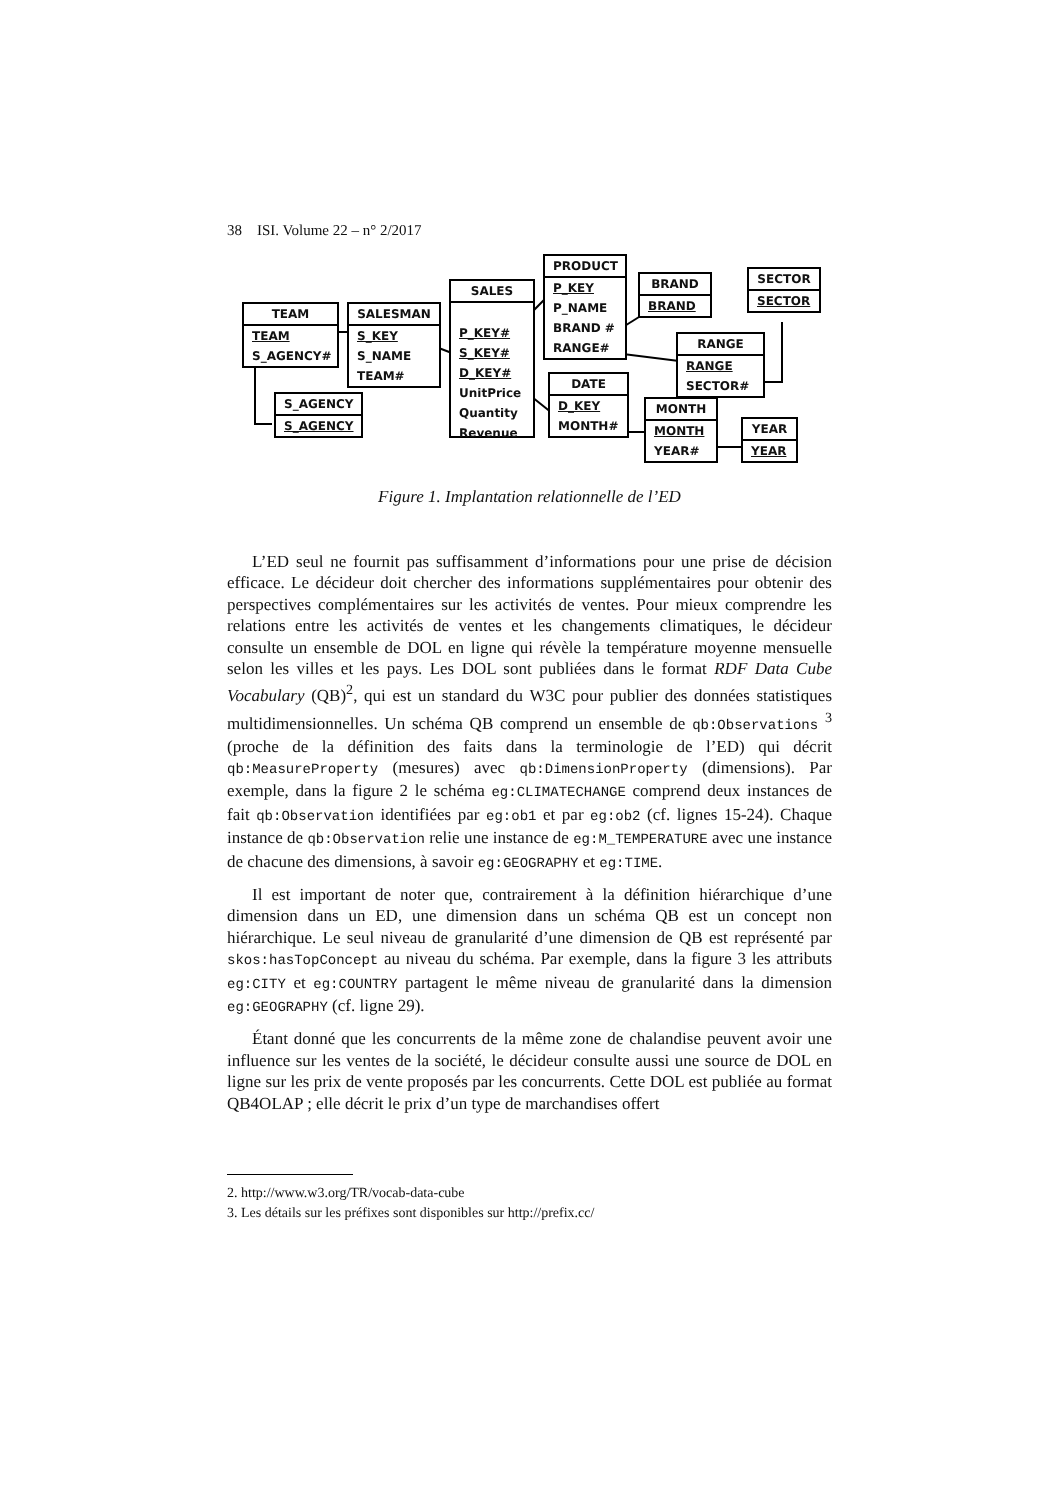38 ISI. Volume 22 – n° 2/2017
TEAM
TEAM
S_AGENCY#
SALESMAN
S_KEY
S_NAME
TEAM#
S_AGENCY
S_AGENCY
SALES
P_KEY#
S_KEY#
D_KEY#
UnitPrice
Quantity
Revenue
PRODUCT
P_KEY
P_NAME
BRAND #
RANGE#
BRAND
BRAND
SECTOR
SECTOR
RANGE
RANGE
SECTOR#
DATE
D_KEY
MONTH#
MONTH
MONTH
YEAR#
YEAR
YEAR
Figure 1. Implantation relationnelle de l’ED
L’ED seul ne fournit pas suffisamment d’informations pour une prise de décision efficace. Le décideur doit chercher des informations supplémentaires pour obtenir des perspectives complémentaires sur les activités de ventes. Pour mieux comprendre les relations entre les activités de ventes et les changements climatiques, le décideur consulte un ensemble de DOL en ligne qui révèle la température moyenne mensuelle selon les villes et les pays. Les DOL sont publiées dans le format RDF Data Cube Vocabulary (QB)<sup>2</sup>, qui est un standard du W3C pour publier des données statistiques multidimensionnelles. Un schéma QB comprend un ensemble de qb:Observations <sup>3</sup> (proche de la définition des faits dans la terminologie de l’ED) qui décrit qb:MeasureProperty (mesures) avec qb:DimensionProperty (dimensions). Par exemple, dans la figure 2 le schéma eg:CLIMATECHANGE comprend deux instances de fait qb:Observation identifiées par eg:ob1 et par eg:ob2 (cf. lignes 15-24). Chaque instance de qb:Observation relie une instance de eg:M_TEMPERATURE avec une instance de chacune des dimensions, à savoir eg:GEOGRAPHY et eg:TIME.
Il est important de noter que, contrairement à la définition hiérarchique d’une dimension dans un ED, une dimension dans un schéma QB est un concept non hiérarchique. Le seul niveau de granularité d’une dimension de QB est représenté par skos:hasTopConcept au niveau du schéma. Par exemple, dans la figure 3 les attributs eg:CITY et eg:COUNTRY partagent le même niveau de granularité dans la dimension eg:GEOGRAPHY (cf. ligne 29).
Étant donné que les concurrents de la même zone de chalandise peuvent avoir une influence sur les ventes de la société, le décideur consulte aussi une source de DOL en ligne sur les prix de vente proposés par les concurrents. Cette DOL est publiée au format QB4OLAP ; elle décrit le prix d’un type de marchandises offert
2. http://www.w3.org/TR/vocab-data-cube
3. Les détails sur les préfixes sont disponibles sur http://prefix.cc/